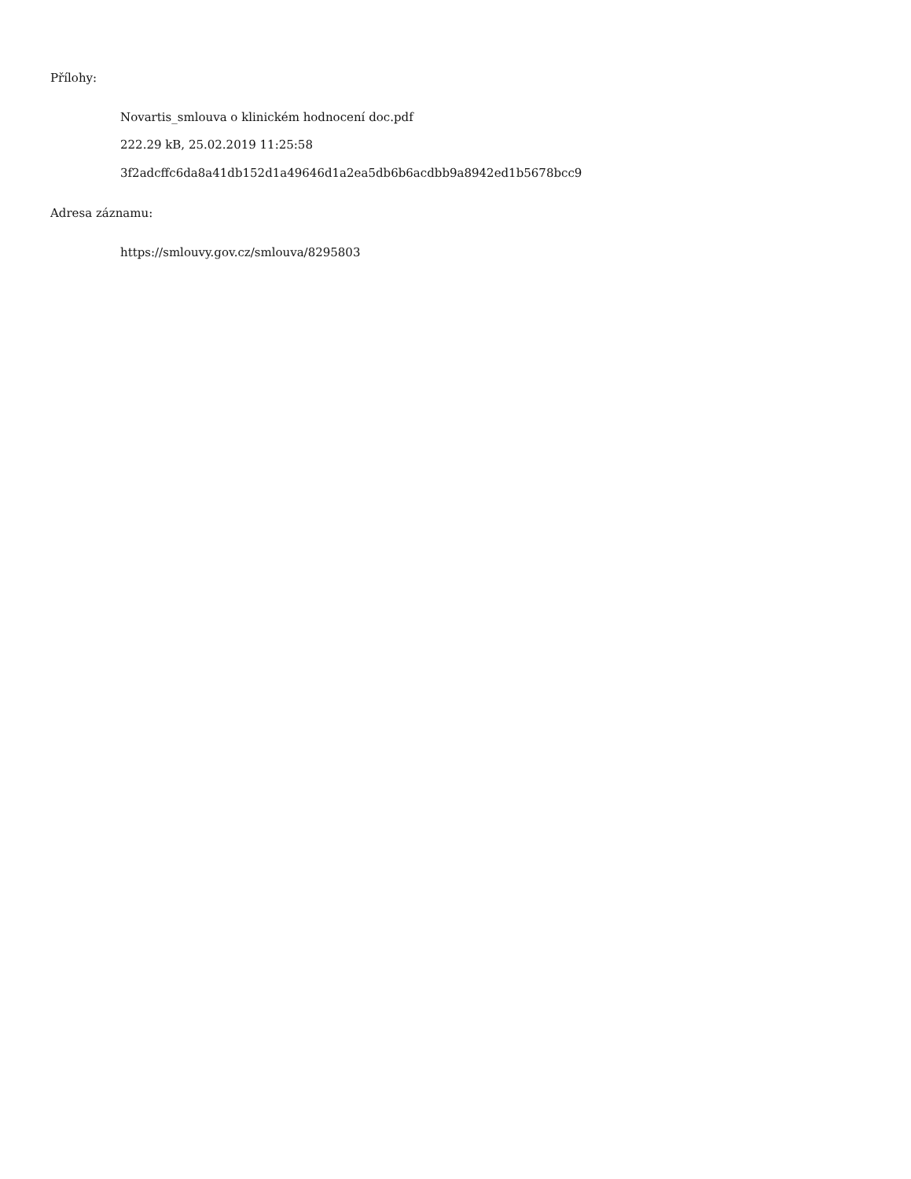Přílohy:
Novartis_smlouva o klinickém hodnocení doc.pdf
222.29 kB, 25.02.2019 11:25:58
3f2adcffc6da8a41db152d1a49646d1a2ea5db6b6acdbb9a8942ed1b5678bcc9
Adresa záznamu:
https://smlouvy.gov.cz/smlouva/8295803